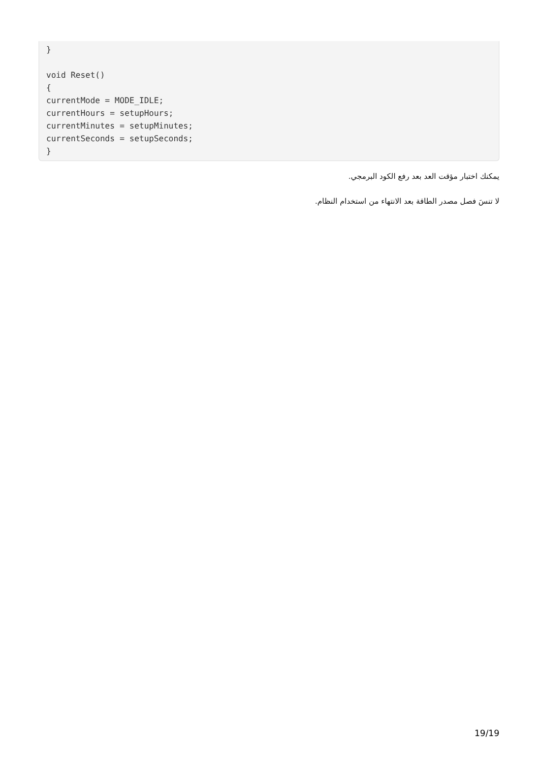}

void Reset()
{
currentMode = MODE_IDLE;
currentHours = setupHours;
currentMinutes = setupMinutes;
currentSeconds = setupSeconds;
}
يمكنك اختبار مؤقت العد بعد رفع الكود البرمجي.
لا تنسَ فصل مصدر الطاقة بعد الانتهاء من استخدام النظام.
19/19